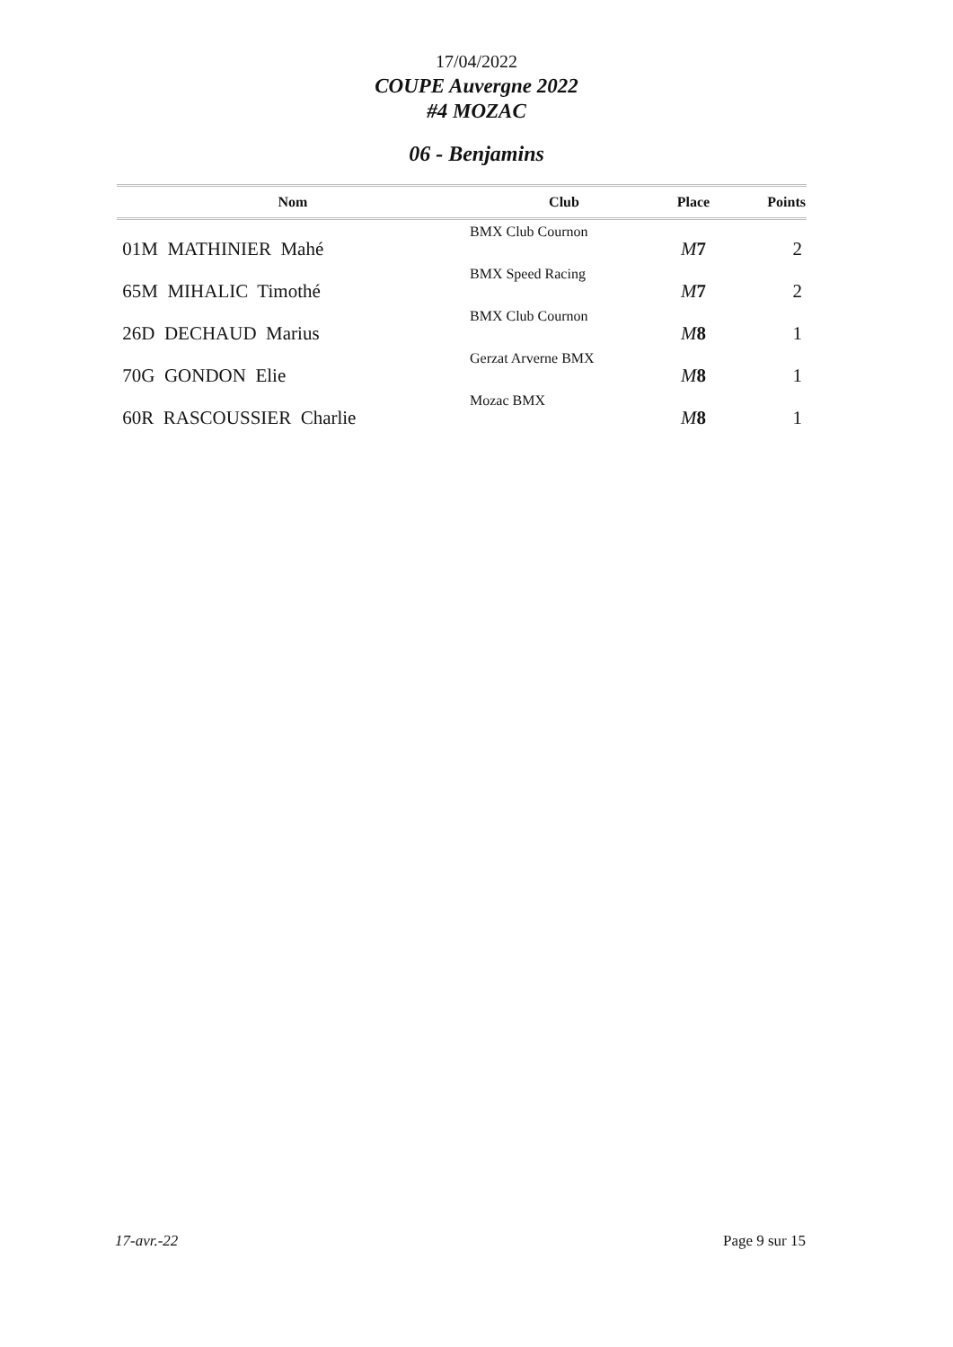17/04/2022
COUPE Auvergne 2022
#4 MOZAC
06 - Benjamins
| Nom | Club | Place | Points |
| --- | --- | --- | --- |
| 01M MATHINIER Mahé | BMX Club Cournon | M 7 | 2 |
| 65M MIHALIC Timothé | BMX Speed Racing | M 7 | 2 |
| 26D DECHAUD Marius | BMX Club Cournon | M 8 | 1 |
| 70G GONDON Elie | Gerzat Arverne BMX | M 8 | 1 |
| 60R RASCOUSSIER Charlie | Mozac BMX | M 8 | 1 |
17-avr.-22 Page 9 sur 15